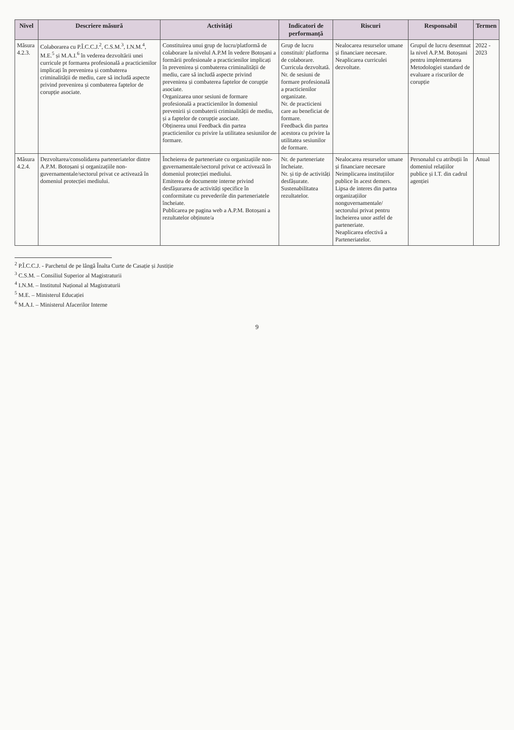| Nivel | Descriere măsură | Activități | Indicatori de performanță | Riscuri | Responsabil | Termen |
| --- | --- | --- | --- | --- | --- | --- |
| Măsura 4.2.3. | Colaborarea cu P.Î.C.C.J.<sup>2</sup>, C.S.M.<sup>3</sup>, I.N.M.<sup>4</sup>, M.E.<sup>5</sup> și M.A.I.<sup>6</sup> în vederea dezvoltării unei curricule pt formarea profesională a practicienilor implicați în prevenirea și combaterea criminalității de mediu, care să includă aspecte privind prevenirea și combaterea faptelor de corupție asociate. | Constituirea unui grup de lucru/platformă de colaborare la nivelul A.P.M în vedere Botoșani a formării profesionale a practicienilor implicați în prevenirea și combaterea criminalității de mediu, care să includă aspecte privind prevenirea și combaterea faptelor de corupție asociate. Organizarea unor sesiuni de formare profesională a practicienilor în domeniul prevenirii și combaterii criminalității de mediu, și a faptelor de corupție asociate. Obținerea unui Feedback din partea practicienilor cu privire la utilitatea sesiunilor de formare. | Grup de lucru constituit/ platforma de colaborare. Curricula dezvoltată. Nr. de sesiuni de formare profesională a practicienilor organizate. Nr. de practicieni care au beneficiat de formare. Feedback din partea acestora cu privire la utilitatea sesiunilor de formare. | Nealocarea resurselor umane și financiare necesare. Neaplicarea curriculei dezvoltate. | Grupul de lucru desemnat la nivel A.P.M. Botoșani pentru implementarea Metodologiei standard de evaluare a riscurilor de corupție | 2022 - 2023 |
| Măsura 4.2.4. | Dezvoltarea/consolidarea parteneriatelor dintre A.P.M. Botoșani și organizațiile non-guvernamentale/sectorul privat ce activează în domeniul protecției mediului. | Încheierea de parteneriate cu organizațiile non-guvernamentale/sectorul privat ce activează în domeniul protecției mediului. Emiterea de documente interne privind desfășurarea de activități specifice în conformitate cu prevederile din parteneriatele încheiate. Publicarea pe pagina web a A.P.M. Botoșani a rezultatelor obținute/a | Nr. de parteneriate încheiate. Nr. și tip de activități desfășurate. Sustenabilitatea rezultatelor. | Nealocarea resurselor umane și financiare necesare Neimplicarea instituțiilor publice în acest demers. Lipsa de interes din partea organizațiilor nonguvernamentale/ sectorului privat pentru încheierea unor astfel de parteneriate. Neaplicarea efectivă a Parteneriatelor. | Personalul cu atribuții în domeniul relațiilor publice și I.T. din cadrul agenției | Anual |
<sup>2</sup> P.Î.C.C.J. - Parchetul de pe lângă Înalta Curte de Casație și Justiție
<sup>3</sup> C.S.M. – Consiliul Superior al Magistraturii
<sup>4</sup> I.N.M. – Institutul Național al Magistraturii
<sup>5</sup> M.E. – Ministerul Educației
<sup>6</sup> M.A.I. – Ministerul Afacerilor Interne
9